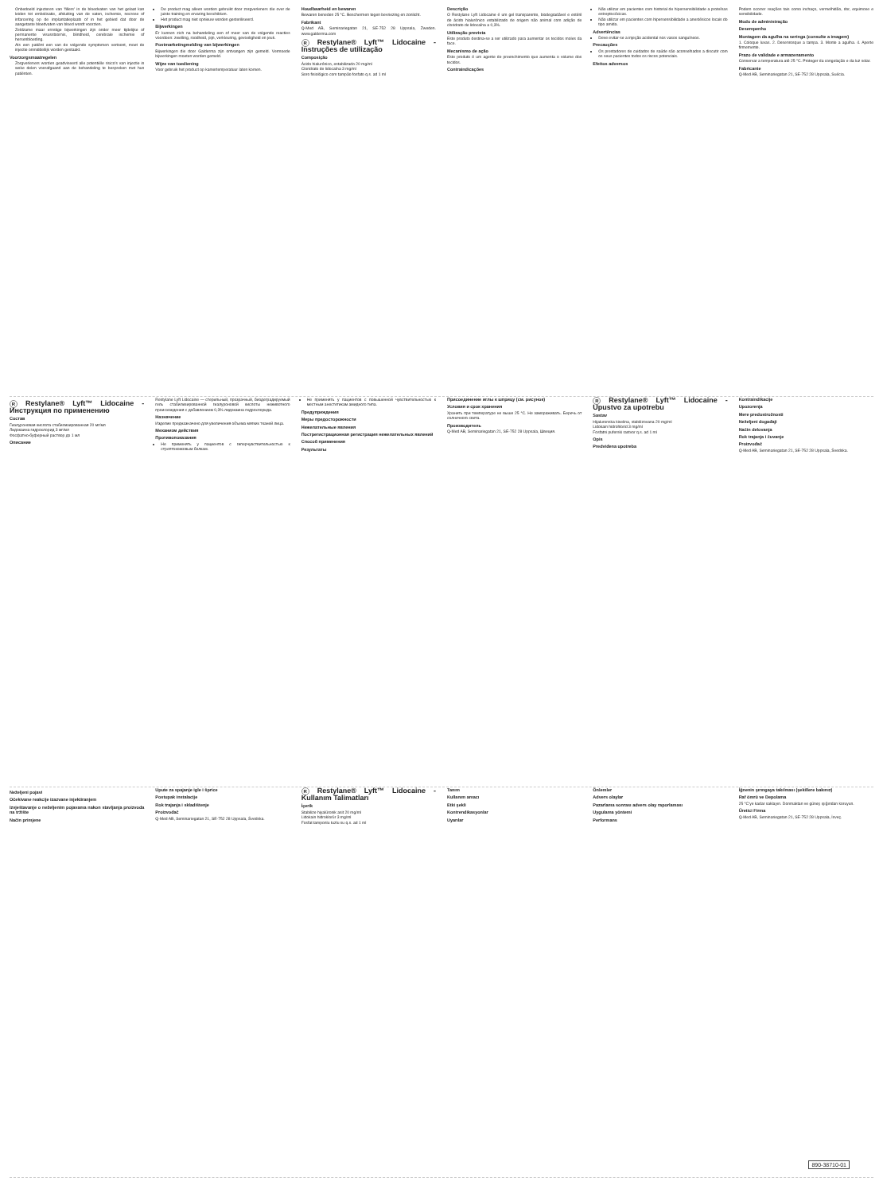Onbedoeld injecteren van 'fillers' in de bloedvaten van het gelaat kan leiden tot embolisatie, afsluiting van de vaten, ischemie, necrose of infarcering op de implantatieplaats of in het gebied dat door de aangetaste bloedvaten van bloed wordt voorzien.
Zeldzame maar ernstige bijwerkingen zijn onder meer tijdelijke of permanente visusstoornis, blindheid, cerebrale ischemie of hersenbloeding.
Als een patiënt een van de volgende symptomen vertoont, moet de injectie onmiddellijk worden gestaakt.
Voorzorgsmaatregelen
Zorgverleners worden geadviseerd alle potentiële risico's van injectie in weke delen voorafgaand aan de behandeling te bespreken met hun patiënten.
De product mag alleen worden gebruikt door zorgverleners die over de juiste training en ervaring beschikken.
Het product mag niet opnieuw worden gesteriliseerd.
Bijwerkingen
Er kunnen zich na behandeling een of meer van de volgende reacties voordoen: zwelling, roodheid, pijn, verkleuring, gevoeligheid en jeuk.
Postmarketingmelding van bijwerkingen
Bijwerkingen die door Galderma zijn ontvangen zijn gemeld. Vermoede bijwerkingen moeten worden gemeld.
Wijze van toediening
Voor gebruik het product op kamertemperatuur laten komen.
Houdbaarheid en bewaren
Bewaren beneden 25 °C. Beschermen tegen bevriezing en zonlicht.
Fabrikant
Q-Med AB, Seminariegatan 21, SE-752 28 Uppsala, Zweden. www.galderma.com
R Restylane® Lyft™ Lidocaine - Instruções de utilização
Composição
Ácido hialurónico, estabilizado 20 mg/ml
Cloridrato de lidocaína 3 mg/ml
Soro fisiológico com tampão fosfato q.s. ad 1 ml
Descrição
O Restylane Lyft Lidocaine é um gel transparente, biodegradável e estéril de ácido hialurónico estabilizado de origem não animal com adição de cloridrato de lidocaína a 0,3%.
Utilização prevista
Este produto destina-se a ser utilizado para aumentar os tecidos moles da face.
Mecanismo de ação
Este produto é um agente de preenchimento que aumenta o volume dos tecidos.
Contraindicações
Não utilizar em pacientes com historial de hipersensibilidade a proteínas estreptocócicas.
Não utilizar em pacientes com hipersensibilidade a anestésicos locais do tipo amida.
Advertências
Deve evitar-se a injeção acidental nos vasos sanguíneos.
Precauções
Os prestadores de cuidados de saúde são aconselhados a discutir com os seus pacientes todos os riscos potenciais.
Efeitos adversos
Podem ocorrer reações tais como inchaço, vermelhidão, dor, equimose e sensibilidade.
Modo de administração
Desempenho
Montagem da agulha na seringa (consulte a imagem)
1. Coloque luvas. 2. Desenrosque a tampa. 3. Monte a agulha. 4. Aperte firmemente.
Prazo de validade e armazenamento
Conservar a temperatura até 25 °C. Proteger da congelação e da luz solar.
Fabricante
Q-Med AB, Seminariegatan 21, SE-752 28 Uppsala, Suécia.
R Restylane® Lyft™ Lidocaine - Инструкция по применению
Состав
Гиалуроновая кислота стабилизированная 20 мг/мл
Лидокаина гидрохлорид 3 мг/мл
Фосфатно-буферный раствор до 1 мл
Описание
Restylane Lyft Lidocaine — стерильный, прозрачный, биодеградируемый гель стабилизированной гиалуроновой кислоты неживотного происхождения с добавлением 0,3% лидокаина гидрохлорида.
Назначение
Изделие предназначено для увеличения объема мягких тканей лица.
Механизм действия
Противопоказания
Не применять у пациентов с гиперчувствительностью к стрептококковым белкам.
Не применять у пациентов с повышенной чувствительностью к местным анестетикам амидного типа.
Предупреждения
Меры предосторожности
Нежелательные явления
Пострегистрационная регистрация нежелательных явлений
Способ применения
Результаты
Присоединение иглы к шприцу (см. рисунок)
Условия и срок хранения
Хранить при температуре не выше 25 °C. Не замораживать. Беречь от солнечного света.
Производитель
Q-Med AB, Seminariegatan 21, SE-752 28 Uppsala, Швеция.
R Restylane® Lyft™ Lidocaine - Upustvo za upotrebu
Sastav
Hijaluronska kiselina, stabilizovana 20 mg/ml
Lidokain hidrohlorid 3 mg/ml
Fosfatni puferski rastvor q.s. ad 1 ml
Opis
Predviđena upotreba
Kontraindikacije
Upozorenja
Mere predostrožnosti
Neželjeni događaji
Način delovanja
Rok trajanja i čuvanje
Proizvođač
Q-Med AB, Seminariegatan 21, SE-752 28 Uppsala, Švedska.
Neželjeni pojavi
Očekivane reakcije izazvane injektiranjem
Izvještavanje o neželjenim pojavama nakon stavljanja proizvoda na tržište
Način primjene
Upute za spajanje igle i šprice
Postupak instalacije
Rok trajanja i skladištenje
Proizvođač
Q-Med AB, Seminariegatan 21, SE-752 28 Uppsala, Švedska.
R Restylane® Lyft™ Lidocaine - Kullanım Talimatları
İçerik
Stabilize hiyalüronik asit 20 mg/ml
Lidokain hidroklorür 3 mg/ml
Fosfat tamponlu tuzlu su q.s. ad 1 ml
Tanım
Kullanım amacı
Etki şekli
Kontrendikasyonlar
Uyarılar
Önlemler
Advers olaylar
Pazarlama sonrası advers olay raporlaması
Uygulama yöntemi
Performans
İğnenin şırıngaya takılması (şekillere bakınız)
Raf ömrü ve Depolama
25 °C'ye kadar saklayın. Donmaktan ve güneş ışığından koruyun.
Üretici Firma
Q-Med AB, Seminariegatan 21, SE-752 28 Uppsala, İsveç.
890-38710-01